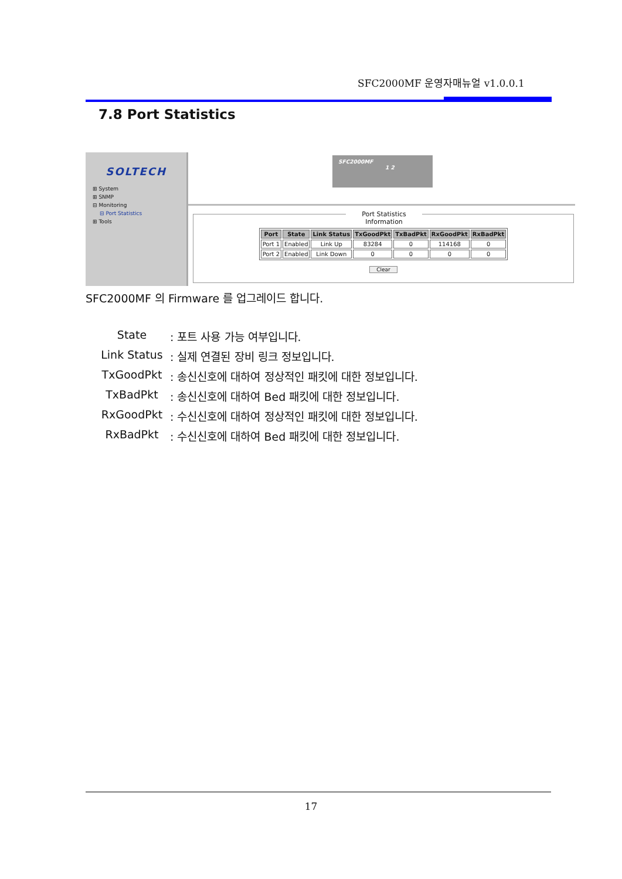SFC2000MF 운영자매뉴얼 v1.0.0.1
7.8 Port Statistics
SOLTECH
⊞ System
⊞ SNMP
⊟ Monitoring
⊟ Port Statistics
⊞ Tools
SFC2000MF
1 2
Port Statistics Information
| Port | State | Link Status | TxGoodPkt | TxBadPkt | RxGoodPkt | RxBadPkt |
| --- | --- | --- | --- | --- | --- | --- |
| Port 1 | Enabled | Link Up | 83284 | 0 | 114168 | 0 |
| Port 2 | Enabled | Link Down | 0 | 0 | 0 | 0 |
Clear
SFC2000MF 의 Firmware 를 업그레이드 합니다.
State: 포트 사용 가능 여부입니다.
Link Status: 실제 연결된 장비 링크 정보입니다.
TxGoodPkt: 송신신호에 대하여 정상적인 패킷에 대한 정보입니다.
TxBadPkt: 송신신호에 대하여 Bed 패킷에 대한 정보입니다.
RxGoodPkt: 수신신호에 대하여 정상적인 패킷에 대한 정보입니다.
RxBadPkt: 수신신호에 대하여 Bed 패킷에 대한 정보입니다.
17